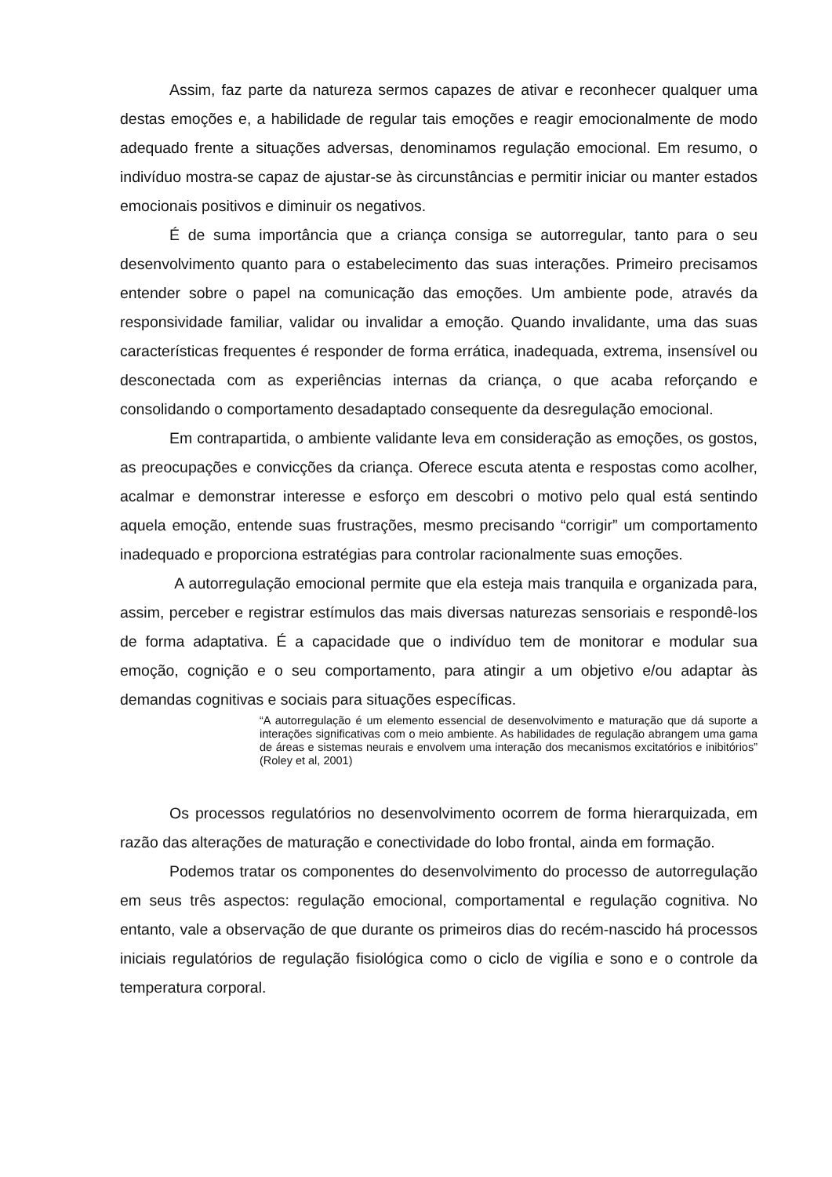Assim, faz parte da natureza sermos capazes de ativar e reconhecer qualquer uma destas emoções e, a habilidade de regular tais emoções e reagir emocionalmente de modo adequado frente a situações adversas, denominamos regulação emocional. Em resumo, o indivíduo mostra-se capaz de ajustar-se às circunstâncias e permitir iniciar ou manter estados emocionais positivos e diminuir os negativos.
É de suma importância que a criança consiga se autorregular, tanto para o seu desenvolvimento quanto para o estabelecimento das suas interações. Primeiro precisamos entender sobre o papel na comunicação das emoções. Um ambiente pode, através da responsividade familiar, validar ou invalidar a emoção. Quando invalidante, uma das suas características frequentes é responder de forma errática, inadequada, extrema, insensível ou desconectada com as experiências internas da criança, o que acaba reforçando e consolidando o comportamento desadaptado consequente da desregulação emocional.
Em contrapartida, o ambiente validante leva em consideração as emoções, os gostos, as preocupações e convicções da criança. Oferece escuta atenta e respostas como acolher, acalmar e demonstrar interesse e esforço em descobri o motivo pelo qual está sentindo aquela emoção, entende suas frustrações, mesmo precisando “corrigir” um comportamento inadequado e proporciona estratégias para controlar racionalmente suas emoções.
A autorregulação emocional permite que ela esteja mais tranquila e organizada para, assim, perceber e registrar estímulos das mais diversas naturezas sensoriais e respondê-los de forma adaptativa. É a capacidade que o indivíduo tem de monitorar e modular sua emoção, cognição e o seu comportamento, para atingir a um objetivo e/ou adaptar às demandas cognitivas e sociais para situações específicas.
“A autorregulação é um elemento essencial de desenvolvimento e maturação que dá suporte a interações significativas com o meio ambiente. As habilidades de regulação abrangem uma gama de áreas e sistemas neurais e envolvem uma interação dos mecanismos excitatórios e inibitórios” (Roley et al, 2001)
Os processos regulatórios no desenvolvimento ocorrem de forma hierarquizada, em razão das alterações de maturação e conectividade do lobo frontal, ainda em formação.
Podemos tratar os componentes do desenvolvimento do processo de autorregulação em seus três aspectos: regulação emocional, comportamental e regulação cognitiva. No entanto, vale a observação de que durante os primeiros dias do recém-nascido há processos iniciais regulatórios de regulação fisiológica como o ciclo de vigília e sono e o controle da temperatura corporal.